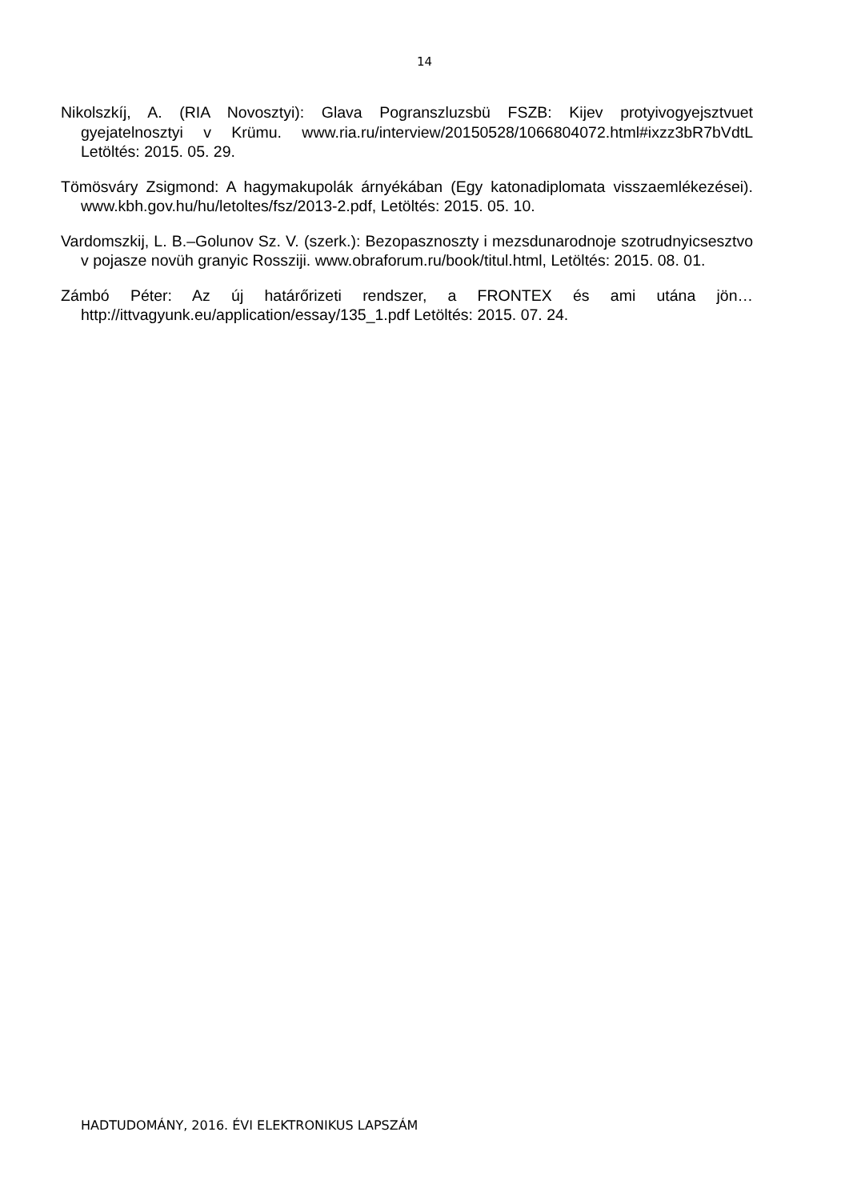14
Nikolszkíj, A. (RIA Novosztyi): Glava Pogranszluzsbü FSZB: Kijev protyivogyejsztvuet gyejatelnosztyi v Krümu. www.ria.ru/interview/20150528/1066804072.html#ixzz3bR7bVdtL Letöltés: 2015. 05. 29.
Tömösváry Zsigmond: A hagymakupolák árnyékában (Egy katonadiplomata visszaemlékezései). www.kbh.gov.hu/hu/letoltes/fsz/2013-2.pdf, Letöltés: 2015. 05. 10.
Vardomszkij, L. B.–Golunov Sz. V. (szerk.): Bezopasznoszty i mezsdunarodnoje szotrudnyicsesztvo v pojasze novüh granyic Rossziji. www.obraforum.ru/book/titul.html, Letöltés: 2015. 08. 01.
Zámbó Péter: Az új határőrizeti rendszer, a FRONTEX és ami utána jön… http://ittvagyunk.eu/application/essay/135_1.pdf Letöltés: 2015. 07. 24.
HADTUDOMÁNY, 2016. ÉVI ELEKTRONIKUS LAPSZÁM